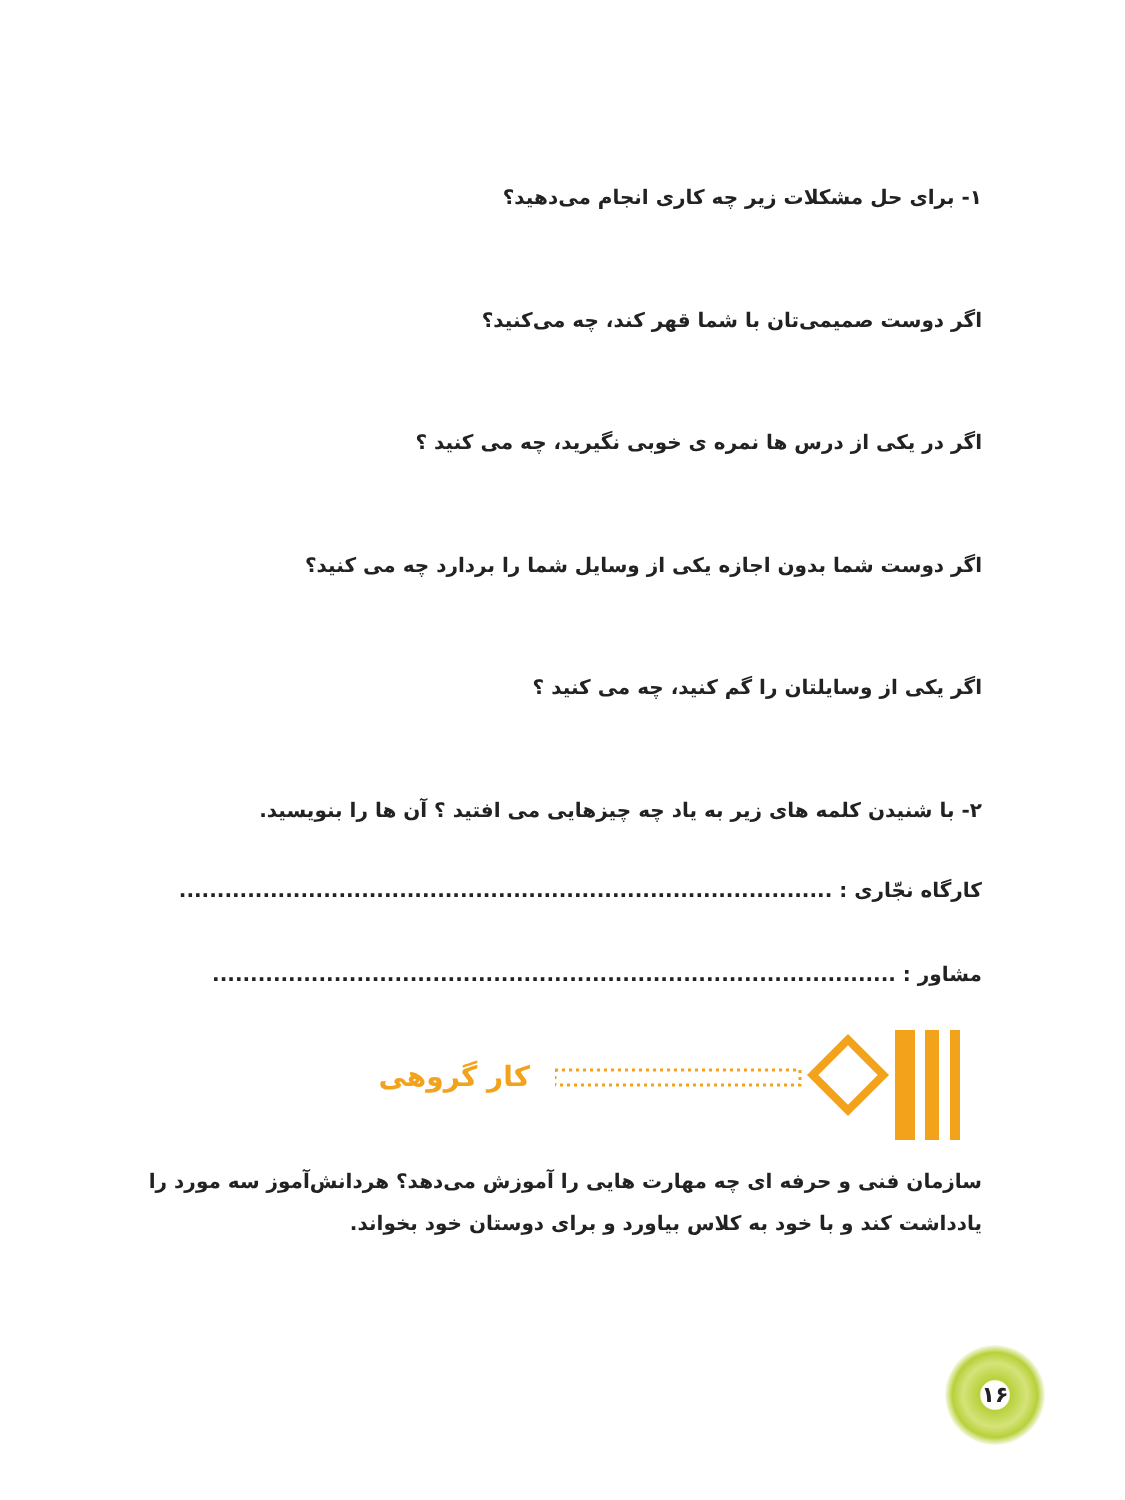۱- برای حل مشکلات زیر چه کاری انجام می‌دهید؟
اگر دوست صمیمی‌تان با شما قهر کند، چه می‌کنید؟
اگر در یکی از درس ها نمره ی خوبی نگیرید، چه می کنید ؟
اگر دوست شما بدون اجازه یکی از وسایل شما را بردارد چه می کنید؟
اگر یکی از وسایلتان را گم کنید، چه می کنید ؟
۲- با شنیدن کلمه های زیر به یاد چه چیزهایی می افتید ؟ آن ها را بنویسید.
کارگاه نجّاری : ......................................................................................
مشاور : ..........................................................................................
کار گروهی
سازمان فنی و حرفه ای چه مهارت هایی را آموزش می‌دهد؟ هردانش‌آموز سه مورد را یادداشت کند و با خود به کلاس بیاورد و برای دوستان خود بخواند.
۱۶